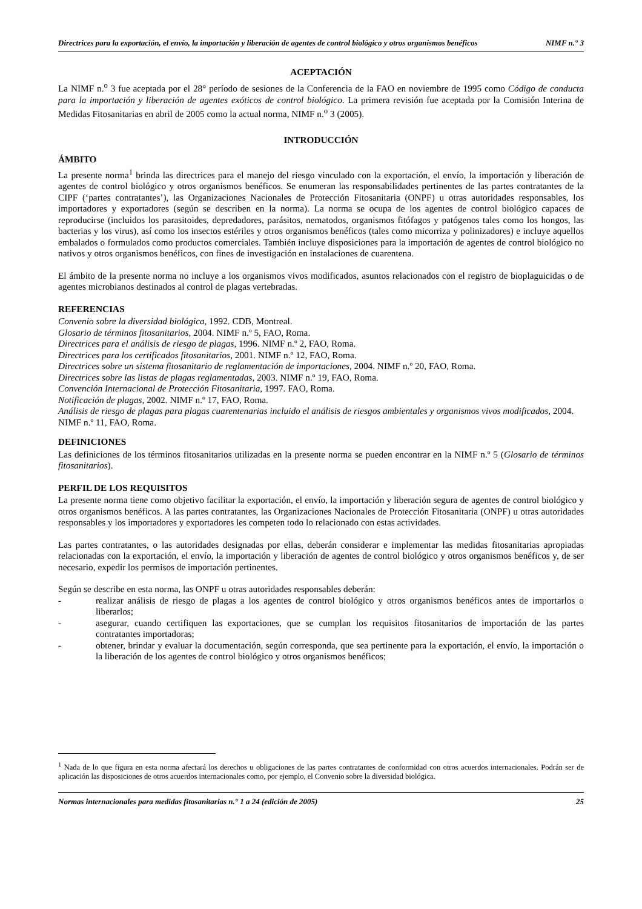Directrices para la exportación, el envío, la importación y liberación de agentes de control biológico y otros organismos benéficos NIMF n.° 3
ACEPTACIÓN
La NIMF n.<sup>o</sup> 3 fue aceptada por el 28° período de sesiones de la Conferencia de la FAO en noviembre de 1995 como Código de conducta para la importación y liberación de agentes exóticos de control biológico. La primera revisión fue aceptada por la Comisión Interina de Medidas Fitosanitarias en abril de 2005 como la actual norma, NIMF n.<sup>o</sup> 3 (2005).
INTRODUCCIÓN
ÁMBITO
La presente norma<sup>1</sup> brinda las directrices para el manejo del riesgo vinculado con la exportación, el envío, la importación y liberación de agentes de control biológico y otros organismos benéficos. Se enumeran las responsabilidades pertinentes de las partes contratantes de la CIPF (‘partes contratantes’), las Organizaciones Nacionales de Protección Fitosanitaria (ONPF) u otras autoridades responsables, los importadores y exportadores (según se describen en la norma). La norma se ocupa de los agentes de control biológico capaces de reproducirse (incluidos los parasitoides, depredadores, parásitos, nematodos, organismos fitófagos y patógenos tales como los hongos, las bacterias y los virus), así como los insectos estériles y otros organismos benéficos (tales como micorriza y polinizadores) e incluye aquellos embalados o formulados como productos comerciales. También incluye disposiciones para la importación de agentes de control biológico no nativos y otros organismos benéficos, con fines de investigación en instalaciones de cuarentena.
El ámbito de la presente norma no incluye a los organismos vivos modificados, asuntos relacionados con el registro de bioplaguicidas o de agentes microbianos destinados al control de plagas vertebradas.
REFERENCIAS
Convenio sobre la diversidad biológica, 1992. CDB, Montreal.
Glosario de términos fitosanitarios, 2004. NIMF n.º 5, FAO, Roma.
Directrices para el análisis de riesgo de plagas, 1996. NIMF n.º 2, FAO, Roma.
Directrices para los certificados fitosanitarios, 2001. NIMF n.º 12, FAO, Roma.
Directrices sobre un sistema fitosanitario de reglamentación de importaciones, 2004. NIMF n.º 20, FAO, Roma.
Directrices sobre las listas de plagas reglamentadas, 2003. NIMF n.º 19, FAO, Roma.
Convención Internacional de Protección Fitosanitaria, 1997. FAO, Roma.
Notificación de plagas, 2002. NIMF n.º 17, FAO, Roma.
Análisis de riesgo de plagas para plagas cuarentenarias incluido el análisis de riesgos ambientales y organismos vivos modificados, 2004. NIMF n.º 11, FAO, Roma.
DEFINICIONES
Las definiciones de los términos fitosanitarios utilizadas en la presente norma se pueden encontrar en la NIMF n.º 5 (Glosario de términos fitosanitarios).
PERFIL DE LOS REQUISITOS
La presente norma tiene como objetivo facilitar la exportación, el envío, la importación y liberación segura de agentes de control biológico y otros organismos benéficos. A las partes contratantes, las Organizaciones Nacionales de Protección Fitosanitaria (ONPF) u otras autoridades responsables y los importadores y exportadores les competen todo lo relacionado con estas actividades.
Las partes contratantes, o las autoridades designadas por ellas, deberán considerar e implementar las medidas fitosanitarias apropiadas relacionadas con la exportación, el envío, la importación y liberación de agentes de control biológico y otros organismos benéficos y, de ser necesario, expedir los permisos de importación pertinentes.
Según se describe en esta norma, las ONPF u otras autoridades responsables deberán:
- realizar análisis de riesgo de plagas a los agentes de control biológico y otros organismos benéficos antes de importarlos o liberarlos;
- asegurar, cuando certifiquen las exportaciones, que se cumplan los requisitos fitosanitarios de importación de las partes contratantes importadoras;
- obtener, brindar y evaluar la documentación, según corresponda, que sea pertinente para la exportación, el envío, la importación o la liberación de los agentes de control biológico y otros organismos benéficos;
<sup>1</sup> Nada de lo que figura en esta norma afectará los derechos u obligaciones de las partes contratantes de conformidad con otros acuerdos internacionales. Podrán ser de aplicación las disposiciones de otros acuerdos internacionales como, por ejemplo, el Convenio sobre la diversidad biológica.
Normas internacionales para medidas fitosanitarias n.° 1 a 24 (edición de 2005) 25